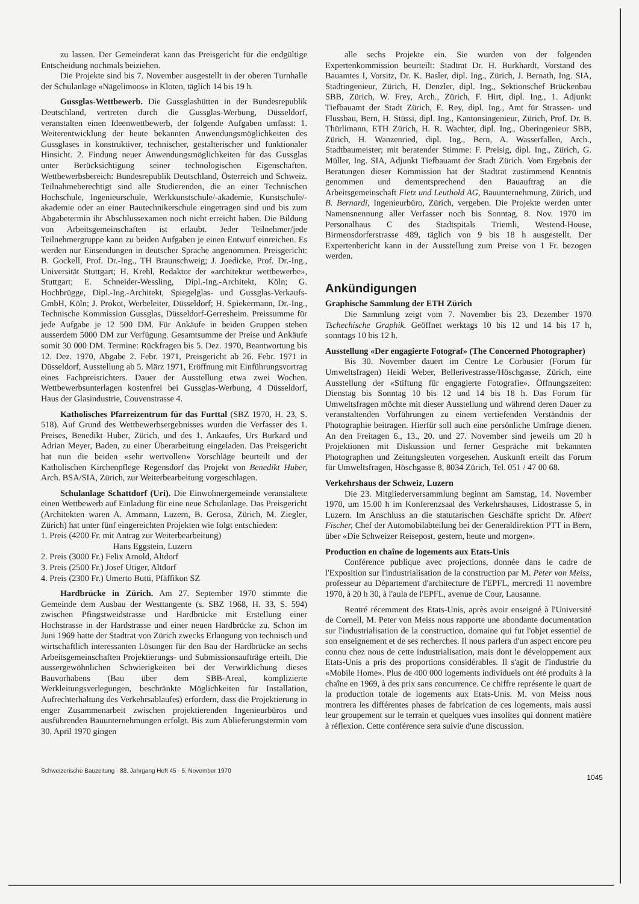zu lassen. Der Gemeinderat kann das Preisgericht für die endgültige Entscheidung nochmals beiziehen.
Die Projekte sind bis 7. November ausgestellt in der oberen Turnhalle der Schulanlage «Nägelimoos» in Kloten, täglich 14 bis 19 h.
Gussglas-Wettbewerb. Die Gussglashütten in der Bundesrepublik Deutschland, vertreten durch die Gussglas-Werbung, Düsseldorf, veranstalten einen Ideenwettbewerb, der folgende Aufgaben umfasst: 1. Weiterentwicklung der heute bekannten Anwendungsmöglichkeiten des Gussglases in konstruktiver, technischer, gestalterischer und funktionaler Hinsicht. 2. Findung neuer Anwendungsmöglichkeiten für das Gussglas unter Berücksichtigung seiner technologischen Eigenschaften. Wettbewerbsbereich: Bundesrepublik Deutschland, Österreich und Schweiz. Teilnahmeberechtigt sind alle Studierenden, die an einer Technischen Hochschule, Ingenieurschule, Werkkunstschule/-akademie, Kunstschule/-akademie oder an einer Bautechnikerschule eingetragen sind und bis zum Abgabetermin ihr Abschlussexamen noch nicht erreicht haben. Die Bildung von Arbeitsgemeinschaften ist erlaubt. Jeder Teilnehmer/jede Teilnehmergruppe kann zu beiden Aufgaben je einen Entwurf einreichen. Es werden nur Einsendungen in deutscher Sprache angenommen. Preisgericht: B. Gockell, Prof. Dr.-Ing., TH Braunschweig; J. Joedicke, Prof. Dr.-Ing., Universität Stuttgart; H. Krehl, Redaktor der «architektur wettbewerbe», Stuttgart; E. Schneider-Wessling, Dipl.-Ing.-Architekt, Köln; G. Hochbrügge, Dipl.-Ing.-Architekt, Spiegelglas- und Gussglas-Verkaufs-GmbH, Köln; J. Prokot, Werbeleiter, Düsseldorf; H. Spiekermann, Dr.-Ing., Technische Kommission Gussglas, Düsseldorf-Gerresheim. Preissumme für jede Aufgabe je 12 500 DM. Für Ankäufe in beiden Gruppen stehen ausserdem 5000 DM zur Verfügung. Gesamtsumme der Preise und Ankäufe somit 30 000 DM. Termine: Rückfragen bis 5. Dez. 1970, Beantwortung bis 12. Dez. 1970, Abgabe 2. Febr. 1971, Preisgericht ab 26. Febr. 1971 in Düsseldorf, Ausstellung ab 5. März 1971, Eröffnung mit Einführungsvortrag eines Fachpreisrichters. Dauer der Ausstellung etwa zwei Wochen. Wettbewerbsunterlagen kostenfrei bei Gussglas-Werbung, 4 Düsseldorf, Haus der Glasindustrie, Couvenstrasse 4.
Katholisches Pfarreizentrum für das Furttal (SBZ 1970, H. 23, S. 518). Auf Grund des Wettbewerbsergebnisses wurden die Verfasser des 1. Preises, Benedikt Huber, Zürich, und des 1. Ankaufes, Urs Burkard und Adrian Meyer, Baden, zu einer Überarbeitung eingeladen. Das Preisgericht hat nun die beiden «sehr wertvollen» Vorschläge beurteilt und der Katholischen Kirchenpflege Regensdorf das Projekt von Benedikt Huber, Arch. BSA/SIA, Zürich, zur Weiterbearbeitung vorgeschlagen.
Schulanlage Schattdorf (Uri). Die Einwohnergemeinde veranstaltete einen Wettbewerb auf Einladung für eine neue Schulanlage. Das Preisgericht (Architekten waren A. Ammann, Luzern, B. Gerosa, Zürich, M. Ziegler, Zürich) hat unter fünf eingereichten Projekten wie folgt entschieden:
1. Preis (4200 Fr. mit Antrag zur Weiterbearbeitung)
Hans Eggstein, Luzern
2. Preis (3000 Fr.) Felix Arnold, Altdorf
3. Preis (2500 Fr.) Josef Utiger, Altdorf
4. Preis (2300 Fr.) Umerto Butti, Pfäffikon SZ
Hardbrücke in Zürich. Am 27. September 1970 stimmte die Gemeinde dem Ausbau der Westtangente (s. SBZ 1968, H. 33, S. 594) zwischen Pfingstweidstrasse und Hardbrücke mit Erstellung einer Hochstrasse in der Hardstrasse und einer neuen Hardbrücke zu. Schon im Juni 1969 hatte der Stadtrat von Zürich zwecks Erlangung von technisch und wirtschaftlich interessanten Lösungen für den Bau der Hardbrücke an sechs Arbeitsgemeinschaften Projektierungs- und Submissionsaufträge erteilt. Die aussergewöhnlichen Schwierigkeiten bei der Verwirklichung dieses Bauvorhabens (Bau über dem SBB-Areal, komplizierte Werkleitungsverlegungen, beschränkte Möglichkeiten für Installation, Aufrechterhaltung des Verkehrsablaufes) erfordern, dass die Projektierung in enger Zusammenarbeit zwischen projektierenden Ingenieurbüros und ausführenden Bauunternehmungen erfolgt. Bis zum Ablieferungstermin vom 30. April 1970 gingen
alle sechs Projekte ein. Sie wurden von der folgenden Expertenkommission beurteilt: Stadtrat Dr. H. Burkhardt, Vorstand des Bauamtes I, Vorsitz, Dr. K. Basler, dipl. Ing., Zürich, J. Bernath, Ing. SIA, Stadtingenieur, Zürich, H. Denzler, dipl. Ing., Sektionschef Brückenbau SBB, Zürich, W. Frey, Arch., Zürich, F. Hirt, dipl. Ing., 1. Adjunkt Tiefbauamt der Stadt Zürich, E. Rey, dipl. Ing., Amt für Strassen- und Flussbau, Bern, H. Stüssi, dipl. Ing., Kantonsingenieur, Zürich, Prof. Dr. B. Thürlimann, ETH Zürich, H. R. Wachter, dipl. Ing., Oberingenieur SBB, Zürich, H. Wanzenried, dipl. Ing., Bern, A. Wasserfallen, Arch., Stadtbaumeister; mit beratender Stimme: F. Preisig, dipl. Ing., Zürich, G. Müller, Ing. SIA, Adjunkt Tiefbauamt der Stadt Zürich. Vom Ergebnis der Beratungen dieser Kommission hat der Stadtrat zustimmend Kenntnis genommen und dementsprechend den Bauauftrag an die Arbeitsgemeinschaft Fietz und Leuthold AG, Bauunternehmung, Zürich, und B. Bernardi, Ingenieurbüro, Zürich, vergeben. Die Projekte werden unter Namensnennung aller Verfasser noch bis Sonntag, 8. Nov. 1970 im Personalhaus C des Stadtspitals Triemli, Westend-House, Birmensdorferstrasse 489, täglich von 9 bis 18 h ausgestellt. Der Expertenbericht kann in der Ausstellung zum Preise von 1 Fr. bezogen werden.
Ankündigungen
Graphische Sammlung der ETH Zürich
Die Sammlung zeigt vom 7. November bis 23. Dezember 1970 Tschechische Graphik. Geöffnet werktags 10 bis 12 und 14 bis 17 h, sonntags 10 bis 12 h.
Ausstellung «Der engagierte Fotograf» (The Concerned Photographer)
Bis 30. November dauert im Centre Le Corbusier (Forum für Umweltsfragen) Heidi Weber, Bellerivestrasse/Höschgasse, Zürich, eine Ausstellung der «Stiftung für engagierte Fotografie». Öffnungszeiten: Dienstag bis Sonntag 10 bis 12 und 14 bis 18 h. Das Forum für Umweltsfragen möchte mit dieser Ausstellung und während deren Dauer zu veranstaltenden Vorführungen zu einem vertiefenden Verständnis der Photographie beitragen. Hierfür soll auch eine persönliche Umfrage dienen. An den Freitagen 6., 13., 20. und 27. November sind jeweils um 20 h Projektionen mit Diskussion und ferner Gespräche mit bekannten Photographen und Zeitungsleuten vorgesehen. Auskunft erteilt das Forum für Umweltsfragen, Höschgasse 8, 8034 Zürich, Tel. 051 / 47 00 68.
Verkehrshaus der Schweiz, Luzern
Die 23. Mitgliederversammlung beginnt am Samstag, 14. November 1970, um 15.00 h im Konferenzsaal des Verkehrshauses, Lidostrasse 5, in Luzern. Im Anschluss an die statutarischen Geschäfte spricht Dr. Albert Fischer, Chef der Automobilabteilung bei der Generaldirektion PTT in Bern, über «Die Schweizer Reisepost, gestern, heute und morgen».
Production en chaîne de logements aux Etats-Unis
Conférence publique avec projections, donnée dans le cadre de l'Exposition sur l'industrialisation de la construction par M. Peter von Meiss, professeur au Département d'architecture de l'EPFL, mercredi 11 novembre 1970, à 20 h 30, à l'aula de l'EPFL, avenue de Cour, Lausanne.
Rentré récemment des Etats-Unis, après avoir enseigné à l'Université de Cornell, M. Peter von Meiss nous rapporte une abondante documentation sur l'industrialisation de la construction, domaine qui fut l'objet essentiel de son enseignement et de ses recherches. Il nous parlera d'un aspect encore peu connu chez nous de cette industrialisation, mais dont le développement aux Etats-Unis a pris des proportions considérables. Il s'agit de l'industrie du «Mobile Home». Plus de 400 000 logements individuels ont été produits à la chaîne en 1969, à des prix sans concurrence. Ce chiffre représente le quart de la production totale de logements aux Etats-Unis. M. von Meiss nous montrera les différentes phases de fabrication de ces logements, mais aussi leur groupement sur le terrain et quelques vues insolites qui donnent matière à réflexion. Cette conférence sera suivie d'une discussion.
Schweizerische Bauzeitung · 88. Jahrgang Heft 45 · 5. November 1970 1045